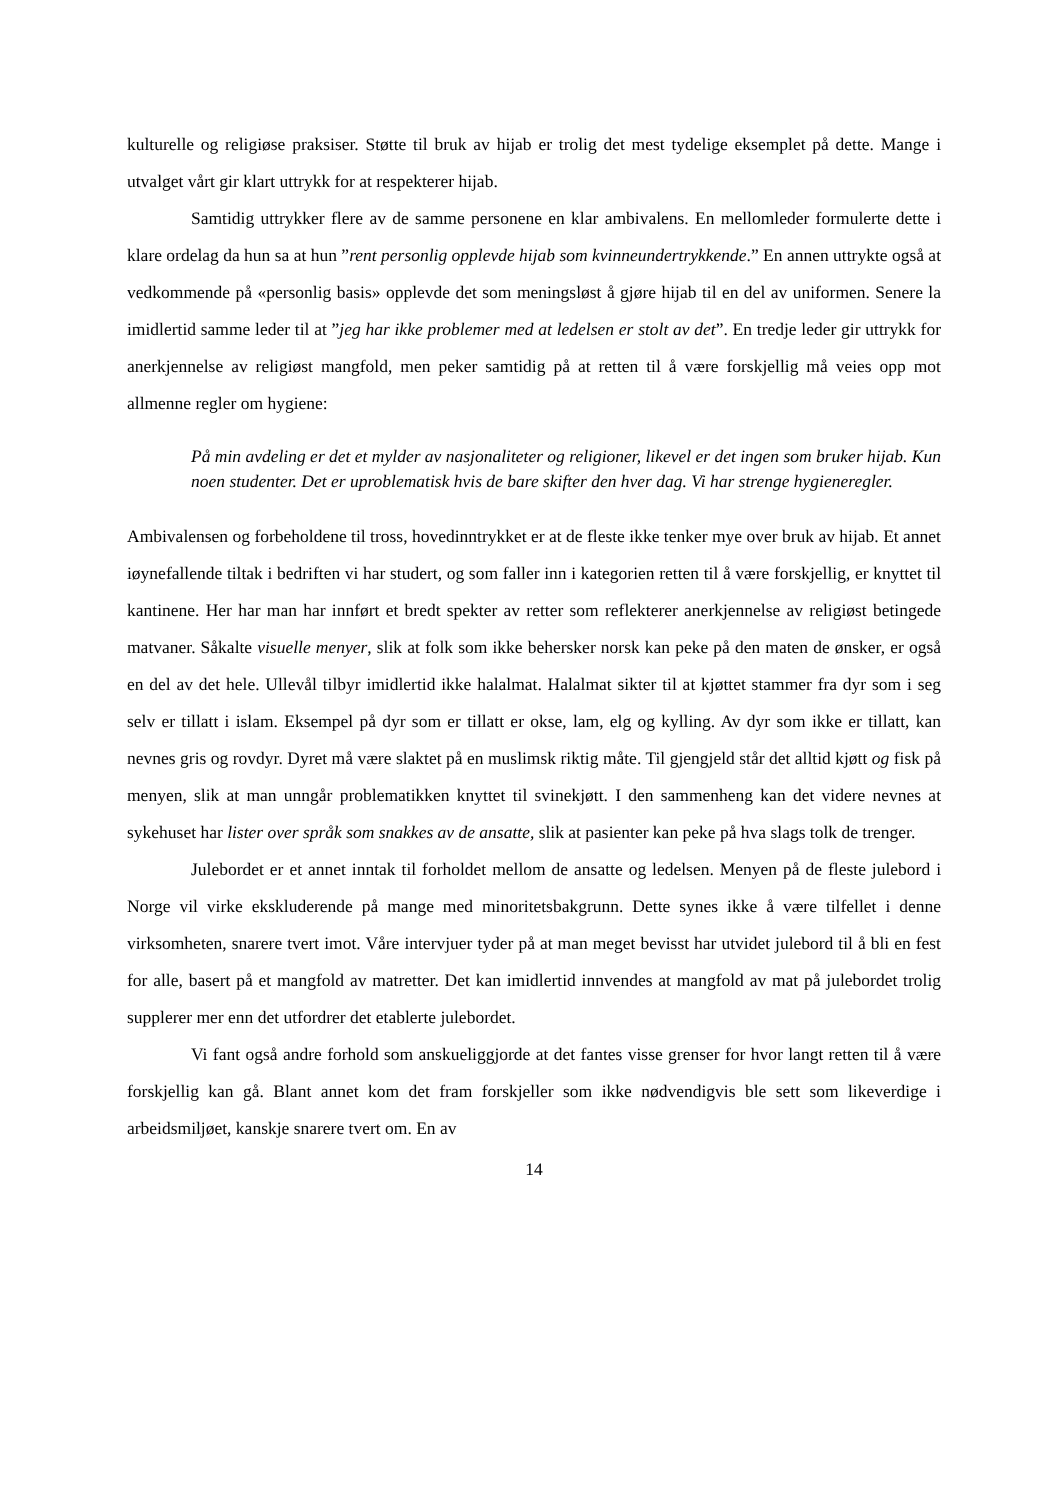kulturelle og religiøse praksiser. Støtte til bruk av hijab er trolig det mest tydelige eksemplet på dette. Mange i utvalget vårt gir klart uttrykk for at respekterer hijab.
Samtidig uttrykker flere av de samme personene en klar ambivalens. En mellomleder formulerte dette i klare ordelag da hun sa at hun ”rent personlig opplevde hijab som kvinneundertrykkende.” En annen uttrykte også at vedkommende på «personlig basis» opplevde det som meningsløst å gjøre hijab til en del av uniformen. Senere la imidlertid samme leder til at ”jeg har ikke problemer med at ledelsen er stolt av det”. En tredje leder gir uttrykk for anerkjennelse av religiøst mangfold, men peker samtidig på at retten til å være forskjellig må veies opp mot allmenne regler om hygiene:
På min avdeling er det et mylder av nasjonaliteter og religioner, likevel er det ingen som bruker hijab. Kun noen studenter. Det er uproblematisk hvis de bare skifter den hver dag. Vi har strenge hygieneregler.
Ambivalensen og forbeholdene til tross, hovedinntrykket er at de fleste ikke tenker mye over bruk av hijab. Et annet iøynefallende tiltak i bedriften vi har studert, og som faller inn i kategorien retten til å være forskjellig, er knyttet til kantinene. Her har man har innført et bredt spekter av retter som reflekterer anerkjennelse av religiøst betingede matvaner. Såkalte visuelle menyer, slik at folk som ikke behersker norsk kan peke på den maten de ønsker, er også en del av det hele. Ullevål tilbyr imidlertid ikke halalmat. Halalmat sikter til at kjøttet stammer fra dyr som i seg selv er tillatt i islam. Eksempel på dyr som er tillatt er okse, lam, elg og kylling. Av dyr som ikke er tillatt, kan nevnes gris og rovdyr. Dyret må være slaktet på en muslimsk riktig måte. Til gjengjeld står det alltid kjøtt og fisk på menyen, slik at man unngår problematikken knyttet til svinekjøtt. I den sammenheng kan det videre nevnes at sykehuset har lister over språk som snakkes av de ansatte, slik at pasienter kan peke på hva slags tolk de trenger.
Julebordet er et annet inntak til forholdet mellom de ansatte og ledelsen. Menyen på de fleste julebord i Norge vil virke ekskluderende på mange med minoritetsbakgrunn. Dette synes ikke å være tilfellet i denne virksomheten, snarere tvert imot. Våre intervjuer tyder på at man meget bevisst har utvidet julebord til å bli en fest for alle, basert på et mangfold av matretter. Det kan imidlertid innvendes at mangfold av mat på julebordet trolig supplerer mer enn det utfordrer det etablerte julebordet.
Vi fant også andre forhold som anskueliggjorde at det fantes visse grenser for hvor langt retten til å være forskjellig kan gå. Blant annet kom det fram forskjeller som ikke nødvendigvis ble sett som likeverdige i arbeidsmiljøet, kanskje snarere tvert om. En av
14